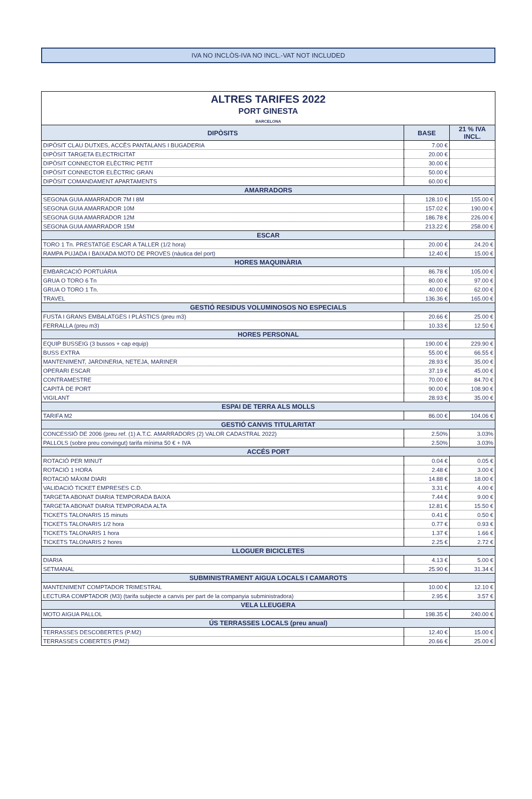IVA NO INCLÒS-IVA NO INCL.-VAT NOT INCLUDED
| ALTRES TARIFES 2022 | | |
| PORT GINESTA BARCELONA | | |
| DIPÒSITS | BASE | 21 % IVA INCL. |
| DIPÒSIT CLAU DUTXES, ACCÈS PANTALANS I BUGADERIA | 7.00 € | |
| DIPÒSIT TARGETA ELECTRICITAT | 20.00 € | |
| DIPÒSIT CONNECTOR ELÈCTRIC PETIT | 30.00 € | |
| DIPÒSIT CONNECTOR ELÈCTRIC GRAN | 50.00 € | |
| DIPÒSIT COMANDAMENT APARTAMENTS | 60.00 € | |
| AMARRADORS | | |
| SEGONA GUIA AMARRADOR 7M I 8M | 128.10 € | 155.00 € |
| SEGONA GUIA AMARRADOR 10M | 157.02 € | 190.00 € |
| SEGONA GUIA AMARRADOR 12M | 186.78 € | 226.00 € |
| SEGONA GUIA AMARRADOR 15M | 213.22 € | 258.00 € |
| ESCAR | | |
| TORO 1 Tn. PRESTATGE ESCAR A TALLER (1/2 hora) | 20.00 € | 24.20 € |
| RAMPA PUJADA I BAIXADA MOTO DE PROVES (nàutica del port) | 12.40 € | 15.00 € |
| HORES MAQUINÀRIA | | |
| EMBARCACIÓ PORTUÀRIA | 86.78 € | 105.00 € |
| GRUA O TORO 6 Tn | 80.00 € | 97.00 € |
| GRUA O TORO 1 Tn. | 40.00 € | 62.00 € |
| TRAVEL | 136.36 € | 165.00 € |
| GESTIÓ RESIDUS VOLUMINOSOS NO ESPECIALS | | |
| FUSTA I GRANS EMBALATGES I PLÀSTICS (preu m3) | 20.66 € | 25.00 € |
| FERRALLA (preu m3) | 10.33 € | 12.50 € |
| HORES PERSONAL | | |
| EQUIP BUSSEIG (3 bussos + cap equip) | 190.00 € | 229.90 € |
| BUSS EXTRA | 55.00 € | 66.55 € |
| MANTENIMENT, JARDINERIA, NETEJA, MARINER | 28.93 € | 35.00 € |
| OPERARI ESCAR | 37.19 € | 45.00 € |
| CONTRAMESTRE | 70.00 € | 84.70 € |
| CAPITÀ DE PORT | 90.00 € | 108.90 € |
| VIGILANT | 28.93 € | 35.00 € |
| ESPAI DE TERRA ALS MOLLS | | |
| TARIFA M2 | 86.00 € | 104.06 € |
| GESTIÓ CANVIS TITULARITAT | | |
| CONCESSIÓ DE 2006 (preu ref. (1) A.T.C. AMARRADORS (2) VALOR CADASTRAL 2022) | 2.50% | 3.03% |
| PALLOLS (sobre preu convingut) tarifa mínima 50 € + IVA | 2.50% | 3.03% |
| ACCÉS PORT | | |
| ROTACIÓ PER MINUT | 0.04 € | 0.05 € |
| ROTACIÓ 1 HORA | 2.48 € | 3.00 € |
| ROTACIÓ MÀXIM DIARI | 14.88 € | 18.00 € |
| VALIDACIÓ TICKET EMPRESES C.D. | 3.31 € | 4.00 € |
| TARGETA ABONAT DIARIA TEMPORADA BAIXA | 7.44 € | 9.00 € |
| TARGETA ABONAT DIARIA TEMPORADA ALTA | 12.81 € | 15.50 € |
| TICKETS TALONARIS 15 minuts | 0.41 € | 0.50 € |
| TICKETS TALONARIS 1/2 hora | 0.77 € | 0.93 € |
| TICKETS TALONARIS 1 hora | 1.37 € | 1.66 € |
| TICKETS TALONARIS 2 hores | 2.25 € | 2.72 € |
| LLOGUER BICICLETES | | |
| DIARIA | 4.13 € | 5.00 € |
| SETMANAL | 25.90 € | 31.34 € |
| SUBMINISTRAMENT AIGUA LOCALS I CAMAROTS | | |
| MANTENIMENT COMPTADOR TRIMESTRAL | 10.00 € | 12.10 € |
| LECTURA COMPTADOR (M3) (tarifa subjecte a canvis per part de la companyia subministradora) | 2.95 € | 3.57 € |
| VELA LLEUGERA | | |
| MOTO AIGUA PALLOL | 198.35 € | 240.00 € |
| ÚS TERRASSES LOCALS (preu anual) | | |
| TERRASSES DESCOBERTES (P.M2) | 12.40 € | 15.00 € |
| TERRASSES COBERTES (P.M2) | 20.66 € | 25.00 € |